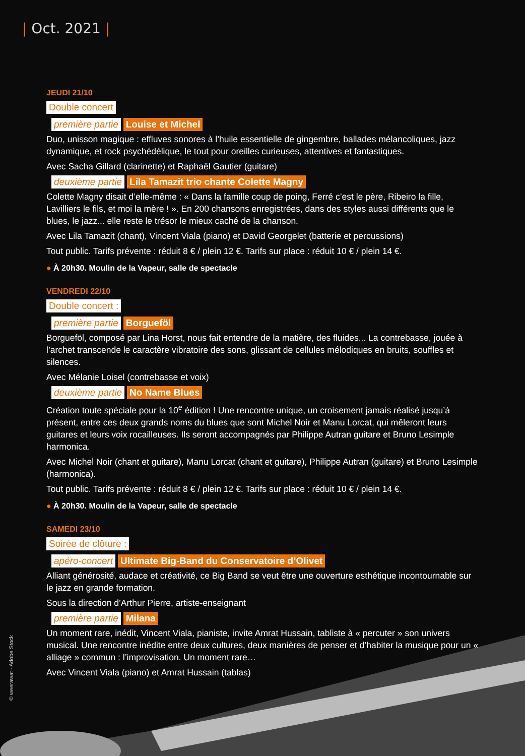| Oct. 2021 |
JEUDI 21/10
Double concert
première partie Louise et Michel
Duo, unisson magique : effluves sonores à l’huile essentielle de gingembre, ballades mélancoliques, jazz dynamique, et rock psychédélique, le tout pour oreilles curieuses, attentives et fantastiques.
Avec Sacha Gillard (clarinette) et Raphaël Gautier (guitare)
deuxième partie Lila Tamazit trio chante Colette Magny
Colette Magny disait d’elle-même : « Dans la famille coup de poing, Ferré c’est le père, Ribeiro la fille, Lavilliers le fils, et moi la mère ! ». En 200 chansons enregistrées, dans des styles aussi différents que le blues, le jazz... elle reste le trésor le mieux caché de la chanson.
Avec Lila Tamazit (chant), Vincent Viala (piano) et David Georgelet (batterie et percussions)
Tout public. Tarifs prévente : réduit 8 € / plein 12 €. Tarifs sur place : réduit 10 € / plein 14 €.
● À 20h30. Moulin de la Vapeur, salle de spectacle
VENDREDI 22/10
Double concert :
première partie Borgueföl
Borgueföl, composé par Lina Horst, nous fait entendre de la matière, des fluides... La contrebasse, jouée à l’archet transcende le caractère vibratoire des sons, glissant de cellules mélodiques en bruits, souffles et silences.
Avec Mélanie Loisel (contrebasse et voix)
deuxième partie No Name Blues
Création toute spéciale pour la 10<sup>e</sup> édition ! Une rencontre unique, un croisement jamais réalisé jusqu’à présent, entre ces deux grands noms du blues que sont Michel Noir et Manu Lorcat, qui mêleront leurs guitares et leurs voix rocailleuses. Ils seront accompagnés par Philippe Autran guitare et Bruno Lesimple harmonica.
Avec Michel Noir (chant et guitare), Manu Lorcat (chant et guitare), Philippe Autran (guitare) et Bruno Lesimple (harmonica).
Tout public. Tarifs prévente : réduit 8 € / plein 12 €. Tarifs sur place : réduit 10 € / plein 14 €.
● À 20h30. Moulin de la Vapeur, salle de spectacle
SAMEDI 23/10
Soirée de clôture :
apéro-concert Ultimate Big-Band du Conservatoire d’Olivet
Alliant générosité, audace et créativité, ce Big Band se veut être une ouverture esthétique incontournable sur le jazz en grande formation.
Sous la direction d’Arthur Pierre, artiste-enseignant
première partie Milana
Un moment rare, inédit, Vincent Viala, pianiste, invite Amrat Hussain, tabliste à « percuter » son univers musical. Une rencontre inédite entre deux cultures, deux manières de penser et d’habiter la musique pour un « alliage » commun : l’improvisation. Un moment rare…
Avec Vincent Viala (piano) et Amrat Hussain (tablas)
© weerawat - Adobe Stock